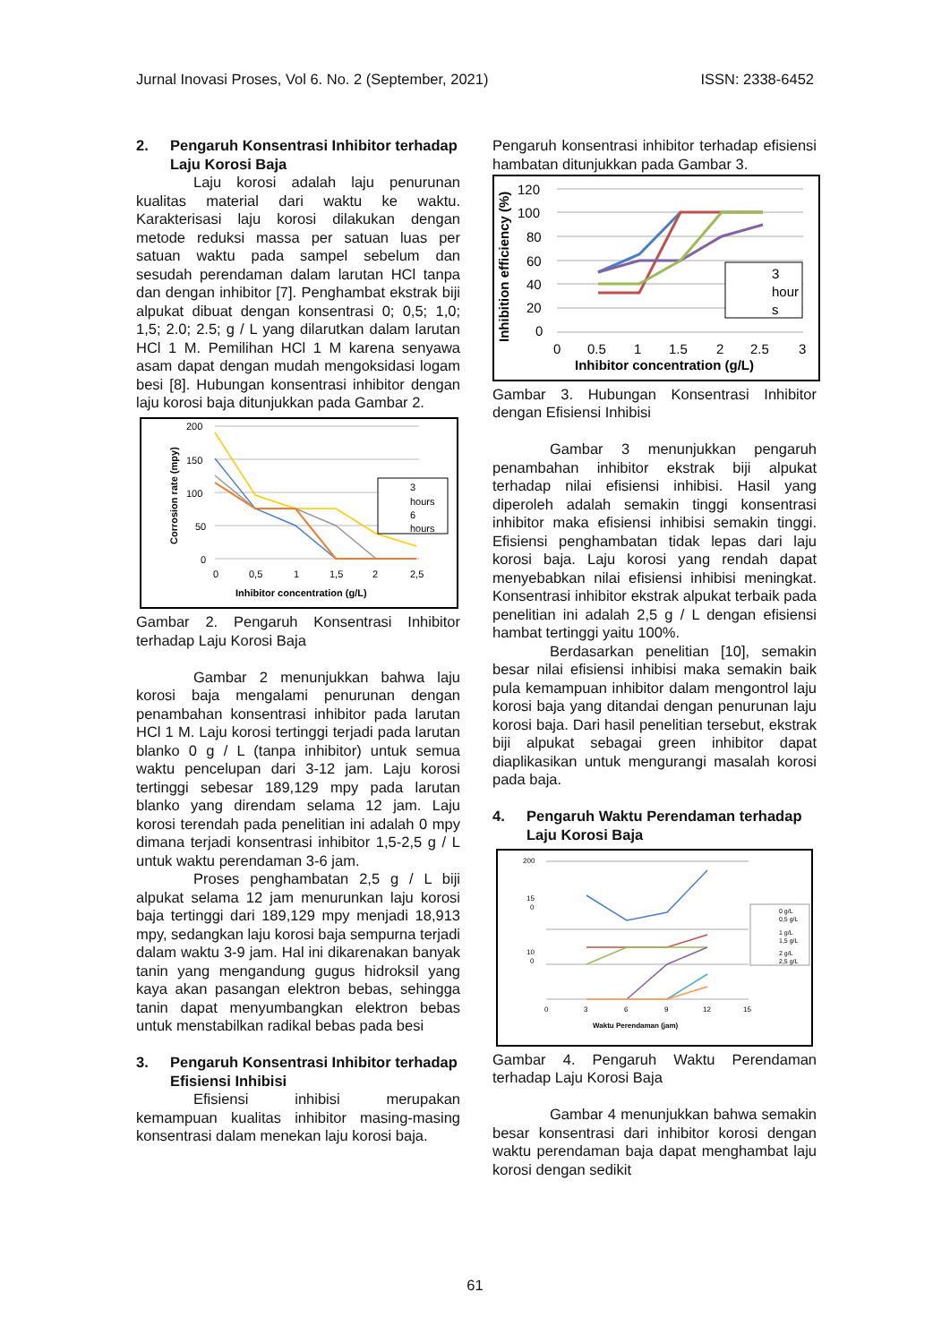Jurnal Inovasi Proses, Vol 6. No. 2 (September, 2021) ISSN: 2338-6452
2. Pengaruh Konsentrasi Inhibitor terhadap Laju Korosi Baja
Laju korosi adalah laju penurunan kualitas material dari waktu ke waktu. Karakterisasi laju korosi dilakukan dengan metode reduksi massa per satuan luas per satuan waktu pada sampel sebelum dan sesudah perendaman dalam larutan HCl tanpa dan dengan inhibitor [7]. Penghambat ekstrak biji alpukat dibuat dengan konsentrasi 0; 0,5; 1,0; 1,5; 2.0; 2.5; g / L yang dilarutkan dalam larutan HCl 1 M. Pemilihan HCl 1 M karena senyawa asam dapat dengan mudah mengoksidasi logam besi [8]. Hubungan konsentrasi inhibitor dengan laju korosi baja ditunjukkan pada Gambar 2.
Corrosion rate (mpy)
200
150
100
50
0
0
0,5
1
1,5
2
2,5
Inhibitor concentration (g/L)
3
hours
6
hours
Gambar 2. Pengaruh Konsentrasi Inhibitor terhadap Laju Korosi Baja
Gambar 2 menunjukkan bahwa laju korosi baja mengalami penurunan dengan penambahan konsentrasi inhibitor pada larutan HCl 1 M. Laju korosi tertinggi terjadi pada larutan blanko 0 g / L (tanpa inhibitor) untuk semua waktu pencelupan dari 3-12 jam. Laju korosi tertinggi sebesar 189,129 mpy pada larutan blanko yang direndam selama 12 jam. Laju korosi terendah pada penelitian ini adalah 0 mpy dimana terjadi konsentrasi inhibitor 1,5-2,5 g / L untuk waktu perendaman 3-6 jam.
Proses penghambatan 2,5 g / L biji alpukat selama 12 jam menurunkan laju korosi baja tertinggi dari 189,129 mpy menjadi 18,913 mpy, sedangkan laju korosi baja sempurna terjadi dalam waktu 3-9 jam. Hal ini dikarenakan banyak tanin yang mengandung gugus hidroksil yang kaya akan pasangan elektron bebas, sehingga tanin dapat menyumbangkan elektron bebas untuk menstabilkan radikal bebas pada besi
3. Pengaruh Konsentrasi Inhibitor terhadap Efisiensi Inhibisi
Efisiensi inhibisi merupakan kemampuan kualitas inhibitor masing-masing konsentrasi dalam menekan laju korosi baja.
Pengaruh konsentrasi inhibitor terhadap efisiensi hambatan ditunjukkan pada Gambar 3.
Inhibition efficiency (%)
120
100
80
60
40
20
0
0
0.5
1
1.5
2
2.5
3
Inhibitor concentration (g/L)
3
hour
s
Gambar 3. Hubungan Konsentrasi Inhibitor dengan Efisiensi Inhibisi
Gambar 3 menunjukkan pengaruh penambahan inhibitor ekstrak biji alpukat terhadap nilai efisiensi inhibisi. Hasil yang diperoleh adalah semakin tinggi konsentrasi inhibitor maka efisiensi inhibisi semakin tinggi. Efisiensi penghambatan tidak lepas dari laju korosi baja. Laju korosi yang rendah dapat menyebabkan nilai efisiensi inhibisi meningkat. Konsentrasi inhibitor ekstrak alpukat terbaik pada penelitian ini adalah 2,5 g / L dengan efisiensi hambat tertinggi yaitu 100%.
Berdasarkan penelitian [10], semakin besar nilai efisiensi inhibisi maka semakin baik pula kemampuan inhibitor dalam mengontrol laju korosi baja yang ditandai dengan penurunan laju korosi baja. Dari hasil penelitian tersebut, ekstrak biji alpukat sebagai green inhibitor dapat diaplikasikan untuk mengurangi masalah korosi pada baja.
4. Pengaruh Waktu Perendaman terhadap Laju Korosi Baja
200
15
0
10
0
0
3
6
9
12
15
Waktu Perendaman (jam)
0 g/L
0,5 g/L
1 g/L
1,5 g/L
2 g/L
2,5 g/L
Gambar 4. Pengaruh Waktu Perendaman terhadap Laju Korosi Baja
Gambar 4 menunjukkan bahwa semakin besar konsentrasi dari inhibitor korosi dengan waktu perendaman baja dapat menghambat laju korosi dengan sedikit
61